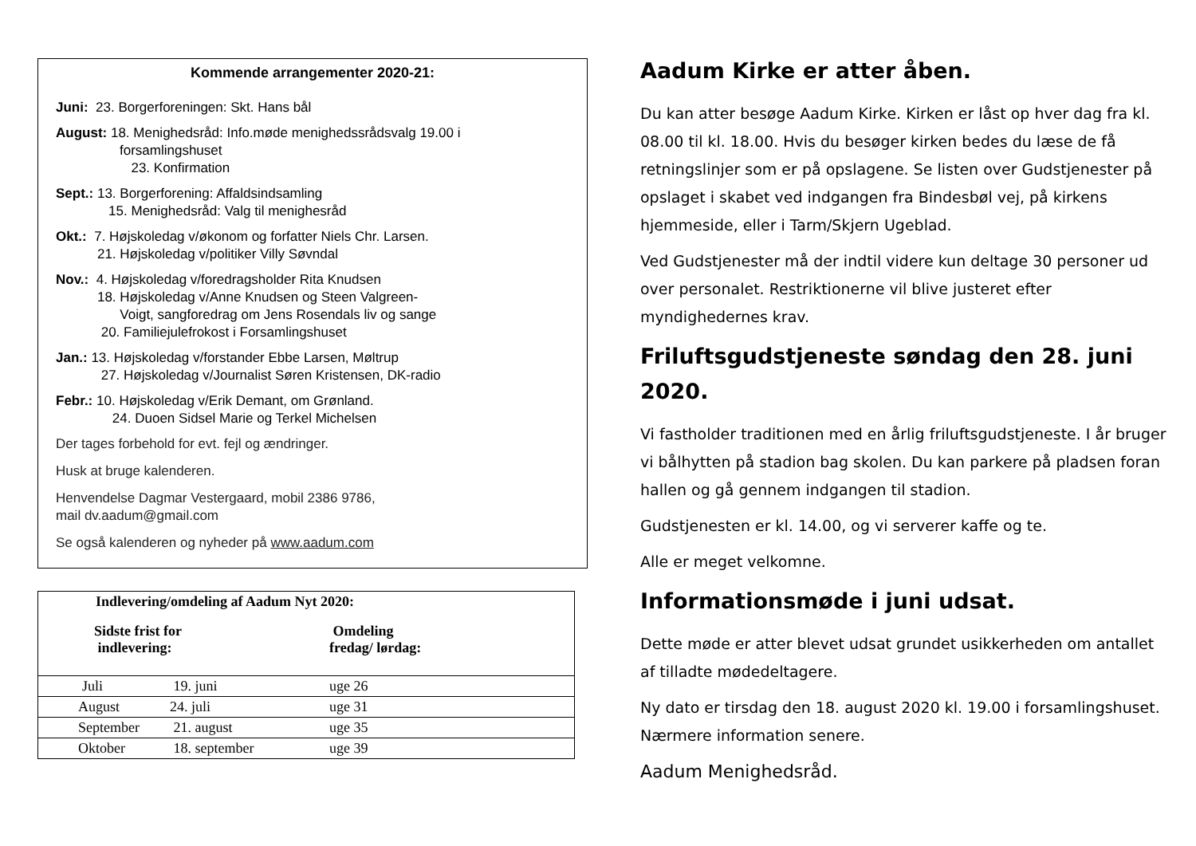Kommende arrangementer 2020-21:
Juni: 23. Borgerforeningen: Skt. Hans bål
August: 18. Menighedsråd: Info.møde menighedssrådsvalg 19.00 i
forsamlingshuset
23. Konfirmation
Sept.: 13. Borgerforening: Affaldsindsamling
15. Menighedsråd: Valg til menighesråd
Okt.: 7. Højskoledag v/økonom og forfatter Niels Chr. Larsen.
21. Højskoledag v/politiker Villy Søvndal
Nov.: 4. Højskoledag v/foredragsholder Rita Knudsen
18. Højskoledag v/Anne Knudsen og Steen Valgreen-
Voigt, sangforedrag om Jens Rosendals liv og sange
20. Familiejulefrokost i Forsamlingshuset
Jan.: 13. Højskoledag v/forstander Ebbe Larsen, Møltrup
27. Højskoledag v/Journalist Søren Kristensen, DK-radio
Febr.: 10. Højskoledag v/Erik Demant, om Grønland.
24. Duoen Sidsel Marie og Terkel Michelsen
Der tages forbehold for evt. fejl og ændringer.
Husk at bruge kalenderen.
Henvendelse Dagmar Vestergaard, mobil 2386 9786,
mail dv.aadum@gmail.com
Se også kalenderen og nyheder på www.aadum.com
| Indlevering/omdeling af Aadum Nyt 2020: | | |
| --- | --- | --- |
| Sidste frist for indlevering: | | Omdeling fredag/ lørdag: |
| Juli | 19. juni | uge 26 |
| August | 24. juli | uge 31 |
| September | 21. august | uge 35 |
| Oktober | 18. september | uge 39 |
Aadum Kirke er atter åben.
Du kan atter besøge Aadum Kirke. Kirken er låst op hver dag fra kl. 08.00 til kl. 18.00. Hvis du besøger kirken bedes du læse de få retningslinjer som er på opslagene. Se listen over Gudstjenester på opslaget i skabet ved indgangen fra Bindesbøl vej, på kirkens hjemmeside, eller i Tarm/Skjern Ugeblad.
Ved Gudstjenester må der indtil videre kun deltage 30 personer ud over personalet. Restriktionerne vil blive justeret efter myndighedernes krav.
Friluftsgudstjeneste søndag den 28. juni 2020.
Vi fastholder traditionen med en årlig friluftsgudstjeneste. I år bruger vi bålhytten på stadion bag skolen. Du kan parkere på pladsen foran hallen og gå gennem indgangen til stadion.
Gudstjenesten er kl. 14.00, og vi serverer kaffe og te.
Alle er meget velkomne.
Informationsmøde i juni udsat.
Dette møde er atter blevet udsat grundet usikkerheden om antallet af tilladte mødedeltagere.
Ny dato er tirsdag den 18. august 2020 kl. 19.00 i forsamlingshuset. Nærmere information senere.
Aadum Menighedsråd.